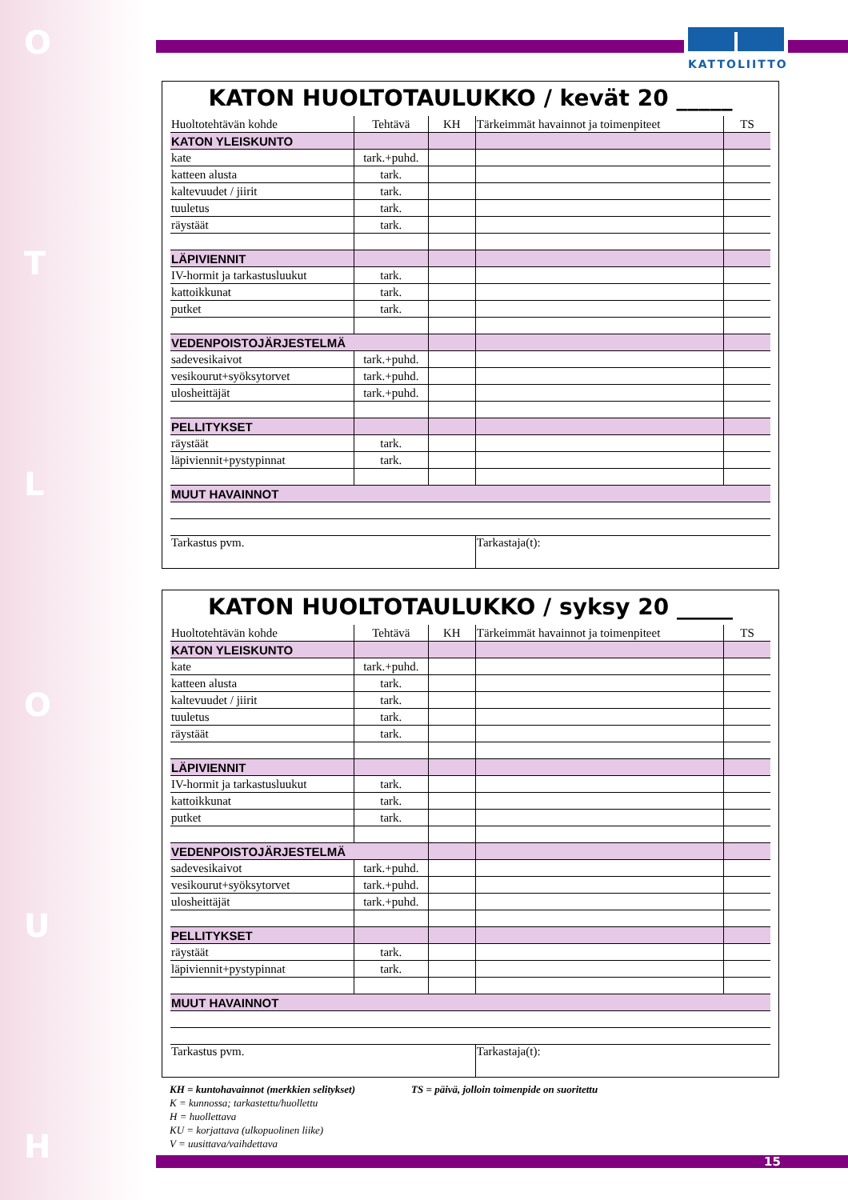O
T
L
O
U
H
KATTOLIITTO
KATON HUOLTOTAULUKKO / kevät 20 _____
| Huoltotehtävän kohde | Tehtävä | KH | Tärkeimmät havainnot ja toimenpiteet | TS |
| --- | --- | --- | --- | --- |
| KATON YLEISKUNTO | | | | |
| kate | tark.+puhd. | | | |
| katteen alusta | tark. | | | |
| kaltevuudet / jiirit | tark. | | | |
| tuuletus | tark. | | | |
| räystäät | tark. | | | |
| LÄPIVIENNIT | | | | |
| IV-hormit ja tarkastusluukut | tark. | | | |
| kattoikkunat | tark. | | | |
| putket | tark. | | | |
| VEDENPOISTOJÄRJESTELMÄ | | | | |
| sadevesikaivot | tark.+puhd. | | | |
| vesikourut+syöksytorvet | tark.+puhd. | | | |
| ulosheittäjät | tark.+puhd. | | | |
| PELLITYKSET | | | | |
| räystäät | tark. | | | |
| läpiviennit+pystypinnat | tark. | | | |
| MUUT HAVAINNOT | | | | |
| Tarkastus pvm. | | | Tarkastaja(t): | |
KATON HUOLTOTAULUKKO / syksy 20 _____
| Huoltotehtävän kohde | Tehtävä | KH | Tärkeimmät havainnot ja toimenpiteet | TS |
| --- | --- | --- | --- | --- |
| KATON YLEISKUNTO | | | | |
| kate | tark.+puhd. | | | |
| katteen alusta | tark. | | | |
| kaltevuudet / jiirit | tark. | | | |
| tuuletus | tark. | | | |
| räystäät | tark. | | | |
| LÄPIVIENNIT | | | | |
| IV-hormit ja tarkastusluukut | tark. | | | |
| kattoikkunat | tark. | | | |
| putket | tark. | | | |
| VEDENPOISTOJÄRJESTELMÄ | | | | |
| sadevesikaivot | tark.+puhd. | | | |
| vesikourut+syöksytorvet | tark.+puhd. | | | |
| ulosheittäjät | tark.+puhd. | | | |
| PELLITYKSET | | | | |
| räystäät | tark. | | | |
| läpiviennit+pystypinnat | tark. | | | |
| MUUT HAVAINNOT | | | | |
| Tarkastus pvm. | | | Tarkastaja(t): | |
KH = kuntohavainnot (merkkien selitykset)
K = kunnossa; tarkastettu/huollettu
H = huollettava
KU = korjattava (ulkopuolinen liike)
V = uusittava/vaihdettava
TS = päivä, jolloin toimenpide on suoritettu
15